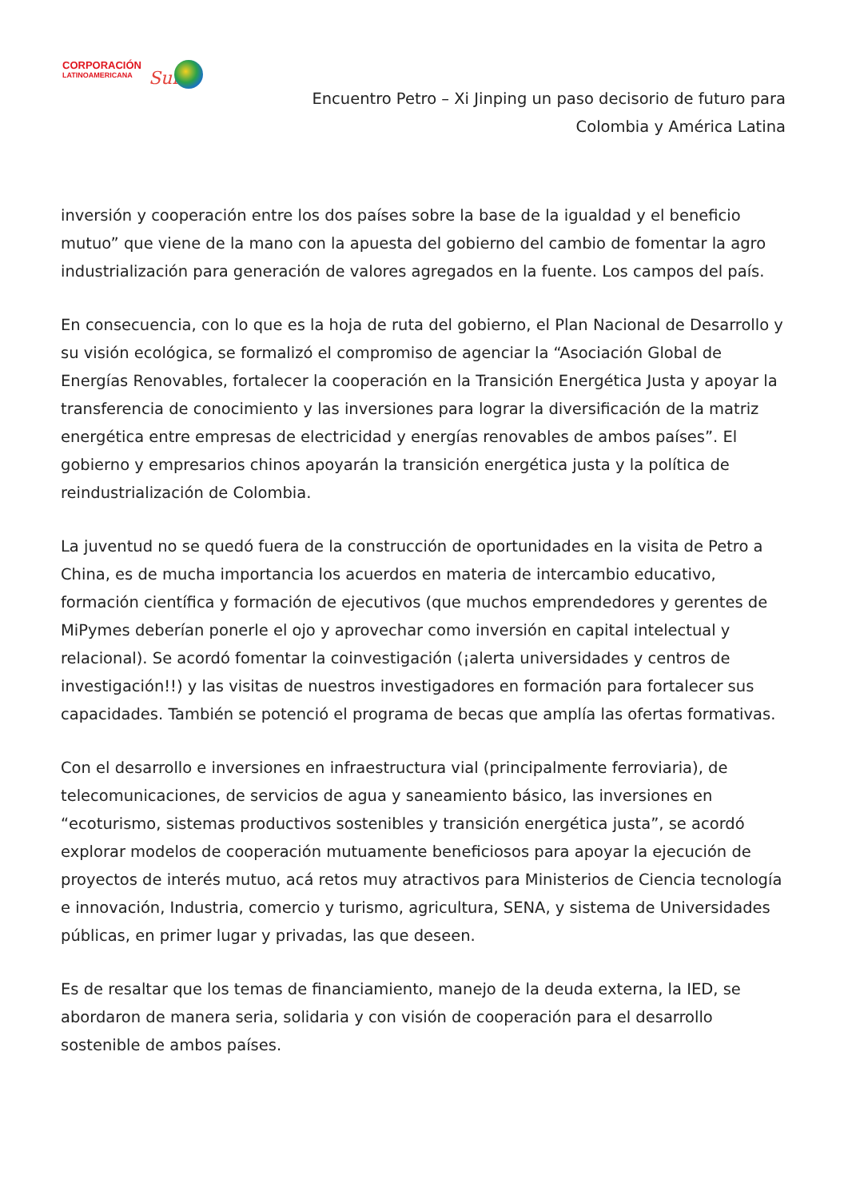CORPORACIÓN
LATINOAMERICANA
Sur
Encuentro Petro – Xi Jinping un paso decisorio de futuro para Colombia y América Latina
inversión y cooperación entre los dos países sobre la base de la igualdad y el beneficio mutuo” que viene de la mano con la apuesta del gobierno del cambio de fomentar la agro industrialización para generación de valores agregados en la fuente. Los campos del país.
En consecuencia, con lo que es la hoja de ruta del gobierno, el Plan Nacional de Desarrollo y su visión ecológica, se formalizó el compromiso de agenciar la “Asociación Global de Energías Renovables, fortalecer la cooperación en la Transición Energética Justa y apoyar la transferencia de conocimiento y las inversiones para lograr la diversificación de la matriz energética entre empresas de electricidad y energías renovables de ambos países”. El gobierno y empresarios chinos apoyarán la transición energética justa y la política de reindustrialización de Colombia.
La juventud no se quedó fuera de la construcción de oportunidades en la visita de Petro a China, es de mucha importancia los acuerdos en materia de intercambio educativo, formación científica y formación de ejecutivos (que muchos emprendedores y gerentes de MiPymes deberían ponerle el ojo y aprovechar como inversión en capital intelectual y relacional). Se acordó fomentar la coinvestigación (¡alerta universidades y centros de investigación!!) y las visitas de nuestros investigadores en formación para fortalecer sus capacidades. También se potenció el programa de becas que amplía las ofertas formativas.
Con el desarrollo e inversiones en infraestructura vial (principalmente ferroviaria), de telecomunicaciones, de servicios de agua y saneamiento básico, las inversiones en “ecoturismo, sistemas productivos sostenibles y transición energética justa”, se acordó explorar modelos de cooperación mutuamente beneficiosos para apoyar la ejecución de proyectos de interés mutuo, acá retos muy atractivos para Ministerios de Ciencia tecnología e innovación, Industria, comercio y turismo, agricultura, SENA, y sistema de Universidades públicas, en primer lugar y privadas, las que deseen.
Es de resaltar que los temas de financiamiento, manejo de la deuda externa, la IED, se abordaron de manera seria, solidaria y con visión de cooperación para el desarrollo sostenible de ambos países.